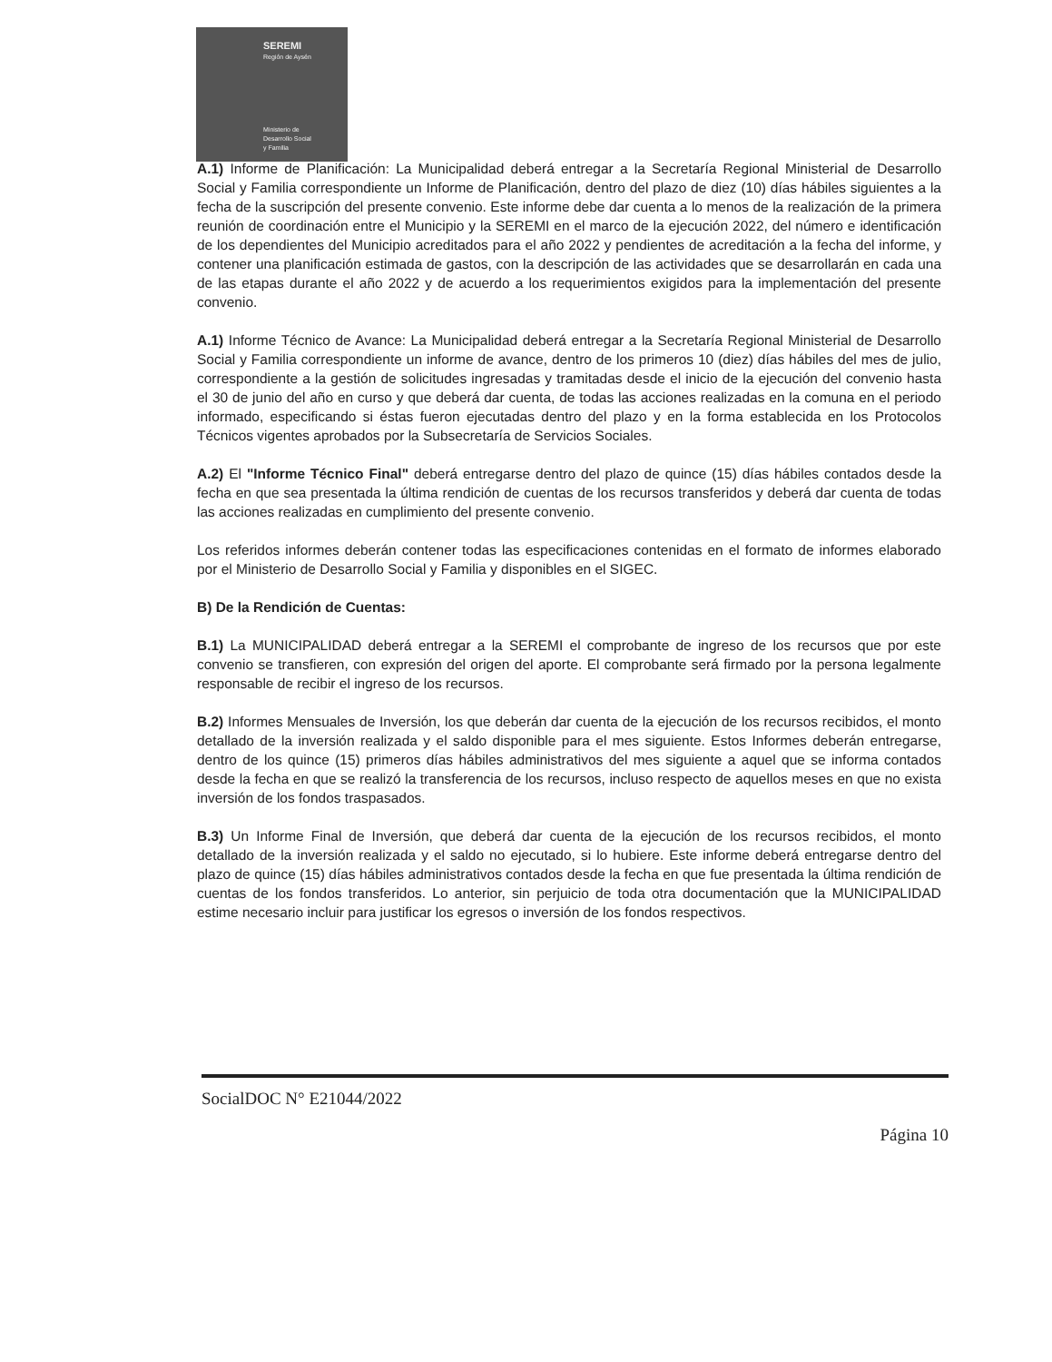SEREMI
Región de Aysén
Ministerio de
Desarrollo Social
y Familia
A.1) Informe de Planificación: La Municipalidad deberá entregar a la Secretaría Regional Ministerial de Desarrollo Social y Familia correspondiente un Informe de Planificación, dentro del plazo de diez (10) días hábiles siguientes a la fecha de la suscripción del presente convenio. Este informe debe dar cuenta a lo menos de la realización de la primera reunión de coordinación entre el Municipio y la SEREMI en el marco de la ejecución 2022, del número e identificación de los dependientes del Municipio acreditados para el año 2022 y pendientes de acreditación a la fecha del informe, y contener una planificación estimada de gastos, con la descripción de las actividades que se desarrollarán en cada una de las etapas durante el año 2022 y de acuerdo a los requerimientos exigidos para la implementación del presente convenio.
A.1) Informe Técnico de Avance: La Municipalidad deberá entregar a la Secretaría Regional Ministerial de Desarrollo Social y Familia correspondiente un informe de avance, dentro de los primeros 10 (diez) días hábiles del mes de julio, correspondiente a la gestión de solicitudes ingresadas y tramitadas desde el inicio de la ejecución del convenio hasta el 30 de junio del año en curso y que deberá dar cuenta, de todas las acciones realizadas en la comuna en el periodo informado, especificando si éstas fueron ejecutadas dentro del plazo y en la forma establecida en los Protocolos Técnicos vigentes aprobados por la Subsecretaría de Servicios Sociales.
A.2) El "Informe Técnico Final" deberá entregarse dentro del plazo de quince (15) días hábiles contados desde la fecha en que sea presentada la última rendición de cuentas de los recursos transferidos y deberá dar cuenta de todas las acciones realizadas en cumplimiento del presente convenio.
Los referidos informes deberán contener todas las especificaciones contenidas en el formato de informes elaborado por el Ministerio de Desarrollo Social y Familia y disponibles en el SIGEC.
B) De la Rendición de Cuentas:
B.1) La MUNICIPALIDAD deberá entregar a la SEREMI el comprobante de ingreso de los recursos que por este convenio se transfieren, con expresión del origen del aporte. El comprobante será firmado por la persona legalmente responsable de recibir el ingreso de los recursos.
B.2) Informes Mensuales de Inversión, los que deberán dar cuenta de la ejecución de los recursos recibidos, el monto detallado de la inversión realizada y el saldo disponible para el mes siguiente. Estos Informes deberán entregarse, dentro de los quince (15) primeros días hábiles administrativos del mes siguiente a aquel que se informa contados desde la fecha en que se realizó la transferencia de los recursos, incluso respecto de aquellos meses en que no exista inversión de los fondos traspasados.
B.3) Un Informe Final de Inversión, que deberá dar cuenta de la ejecución de los recursos recibidos, el monto detallado de la inversión realizada y el saldo no ejecutado, si lo hubiere. Este informe deberá entregarse dentro del plazo de quince (15) días hábiles administrativos contados desde la fecha en que fue presentada la última rendición de cuentas de los fondos transferidos. Lo anterior, sin perjuicio de toda otra documentación que la MUNICIPALIDAD estime necesario incluir para justificar los egresos o inversión de los fondos respectivos.
SocialDOC N° E21044/2022
Página 10